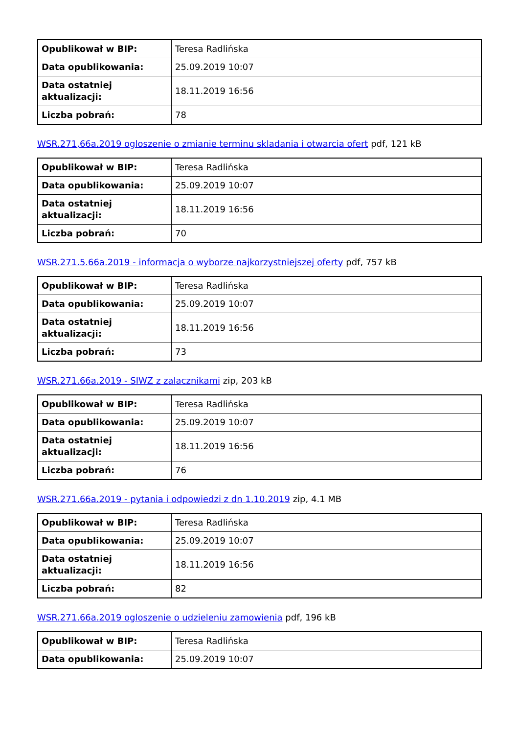| Opublikował w BIP: | Teresa Radlińska |
| Data opublikowania: | 25.09.2019 10:07 |
| Data ostatniej aktualizacji: | 18.11.2019 16:56 |
| Liczba pobrań: | 78 |
WSR.271,66a.2019 ogloszenie o zmianie terminu skladania i otwarcia ofert pdf, 121 kB
| Opublikował w BIP: | Teresa Radlińska |
| Data opublikowania: | 25.09.2019 10:07 |
| Data ostatniej aktualizacji: | 18.11.2019 16:56 |
| Liczba pobrań: | 70 |
WSR.271.5.66a.2019 - informacja o wyborze najkorzystniejszej oferty pdf, 757 kB
| Opublikował w BIP: | Teresa Radlińska |
| Data opublikowania: | 25.09.2019 10:07 |
| Data ostatniej aktualizacji: | 18.11.2019 16:56 |
| Liczba pobrań: | 73 |
WSR.271.66a.2019 - SIWZ z zalacznikami zip, 203 kB
| Opublikował w BIP: | Teresa Radlińska |
| Data opublikowania: | 25.09.2019 10:07 |
| Data ostatniej aktualizacji: | 18.11.2019 16:56 |
| Liczba pobrań: | 76 |
WSR.271.66a.2019 - pytania i odpowiedzi z dn 1.10.2019 zip, 4.1 MB
| Opublikował w BIP: | Teresa Radlińska |
| Data opublikowania: | 25.09.2019 10:07 |
| Data ostatniej aktualizacji: | 18.11.2019 16:56 |
| Liczba pobrań: | 82 |
WSR.271.66a.2019 ogloszenie o udzieleniu zamowienia pdf, 196 kB
| Opublikował w BIP: | Teresa Radlińska |
| Data opublikowania: | 25.09.2019 10:07 |